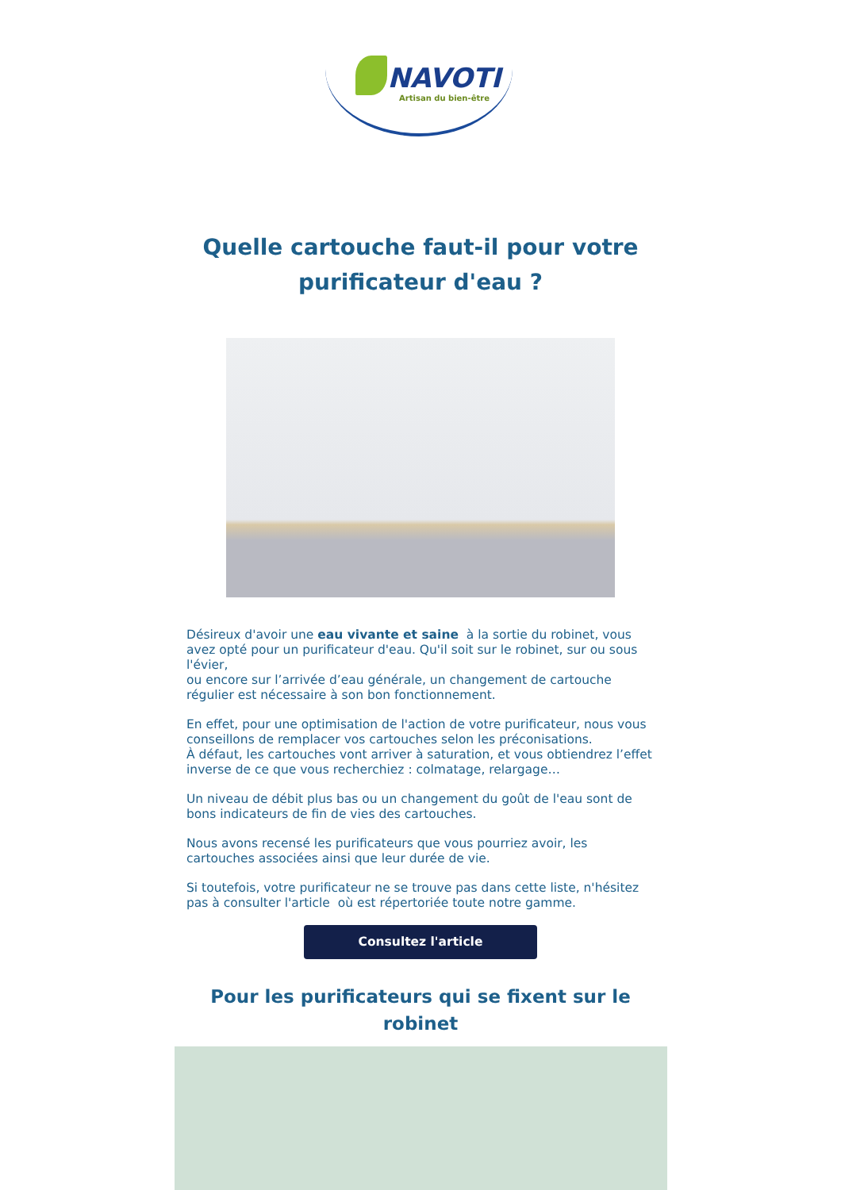NAVOTI
Artisan du bien-être
Quelle cartouche faut-il pour votre
purificateur d'eau ?
Désireux d'avoir une eau vivante et saine à la sortie du robinet, vous avez opté pour un purificateur d'eau. Qu'il soit sur le robinet, sur ou sous l'évier,
ou encore sur l’arrivée d’eau générale, un changement de cartouche régulier est nécessaire à son bon fonctionnement.
En effet, pour une optimisation de l'action de votre purificateur, nous vous conseillons de remplacer vos cartouches selon les préconisations.
À défaut, les cartouches vont arriver à saturation, et vous obtiendrez l’effet inverse de ce que vous recherchiez : colmatage, relargage…
Un niveau de débit plus bas ou un changement du goût de l'eau sont de bons indicateurs de fin de vies des cartouches.
Nous avons recensé les purificateurs que vous pourriez avoir, les cartouches associées ainsi que leur durée de vie.
Si toutefois, votre purificateur ne se trouve pas dans cette liste, n'hésitez pas à consulter l'article où est répertoriée toute notre gamme.
Consultez l'article
Pour les purificateurs qui se fixent sur le
robinet